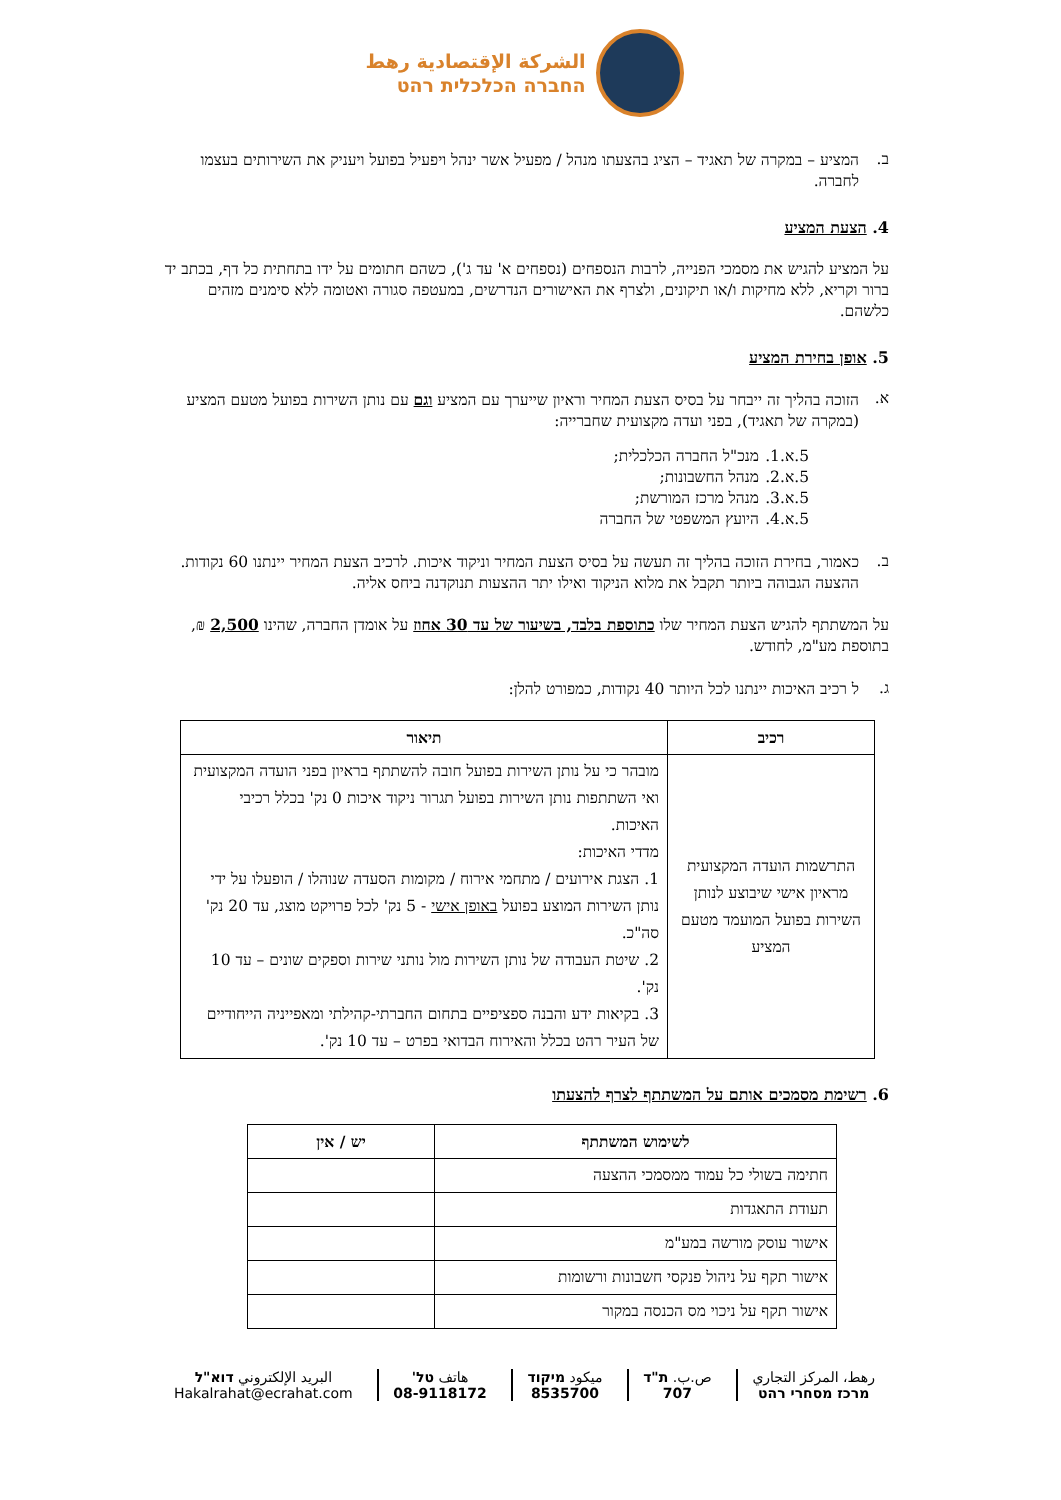الشركة الإقتصادية رهط
החברה הכלכלית רהט
ב.
המציע – במקרה של תאגיד – הציג בהצעתו מנהל / מפעיל אשר ינהל ויפעיל בפועל ויעניק את השירותים בעצמו לחברה.
4. הצעת המציע
על המציע להגיש את מסמכי הפנייה, לרבות הנספחים (נספחים א' עד ג'), כשהם חתומים על ידו בתחתית כל דף, בכתב יד ברור וקריא, ללא מחיקות ו/או תיקונים, ולצרף את האישורים הנדרשים, במעטפה סגורה ואטומה ללא סימנים מזהים כלשהם.
5. אופן בחירת המציע
א.
הזוכה בהליך זה ייבחר על בסיס הצעת המחיר וראיון שייערך עם המציע וגם עם נותן השירות בפועל מטעם המציע (במקרה של תאגיד), בפני ועדה מקצועית שחברייה:
5.א.1. מנכ"ל החברה הכלכלית;
5.א.2. מנהל החשבונות;
5.א.3. מנהל מרכז המורשת;
5.א.4. היועץ המשפטי של החברה
ב.
כאמור, בחירת הזוכה בהליך זה תעשה על בסיס הצעת המחיר וניקוד איכות. לרכיב הצעת המחיר יינתנו 60 נקודות. ההצעה הגבוהה ביותר תקבל את מלוא הניקוד ואילו יתר ההצעות תנוקדנה ביחס אליה.
על המשתתף להגיש הצעת המחיר שלו כתוספת בלבד, בשיעור של עד 30 אחוז על אומדן החברה, שהינו 2,500 ₪, בתוספת מע"מ, לחודש.
ג.
ל רכיב האיכות יינתנו לכל היותר 40 נקודות, כמפורט להלן:
| רכיב | תיאור |
| --- | --- |
| התרשמות הועדה המקצועית מראיון אישי שיבוצע לנותן השירות בפועל המועמד מטעם המציע | מובהר כי על נותן השירות בפועל חובה להשתתף בראיון בפני הועדה המקצועית ואי השתתפות נותן השירות בפועל תגרור ניקוד איכות 0 נק' בכלל רכיבי האיכות. מדדי האיכות: 1. הצגת אירועים / מתחמי אירוח / מקומות הסעדה שנוהלו / הופעלו על ידי נותן השירות המוצע בפועל באופן אישי - 5 נק' לכל פרויקט מוצג, עד 20 נק' סה"כ. 2. שיטת העבודה של נותן השירות מול נותני שירות וספקים שונים – עד 10 נק'. 3. בקיאות ידע והבנה ספציפיים בתחום החברתי-קהילתי ומאפייניה הייחודיים של העיר רהט בכלל והאירוח הבדואי בפרט – עד 10 נק'. |
6. רשימת מסמכים אותם על המשתתף לצרף להצעתו
| לשימוש המשתתף | יש / אין |
| --- | --- |
| חתימה בשולי כל עמוד ממסמכי ההצעה | |
| תעודת התאגדות | |
| אישור עוסק מורשה במע"מ | |
| אישור תקף על ניהול פנקסי חשבונות ורשומות | |
| אישור תקף על ניכוי מס הכנסה במקור | |
رهط، المركز التجاري
מרכז מסחרי רהט
ص.ب. ת"ד
707
ميكود מיקוד
8535700
هاتف טל'
08-9118172
البريد الإلكتروني דוא"ל
Hakalrahat@ecrahat.com